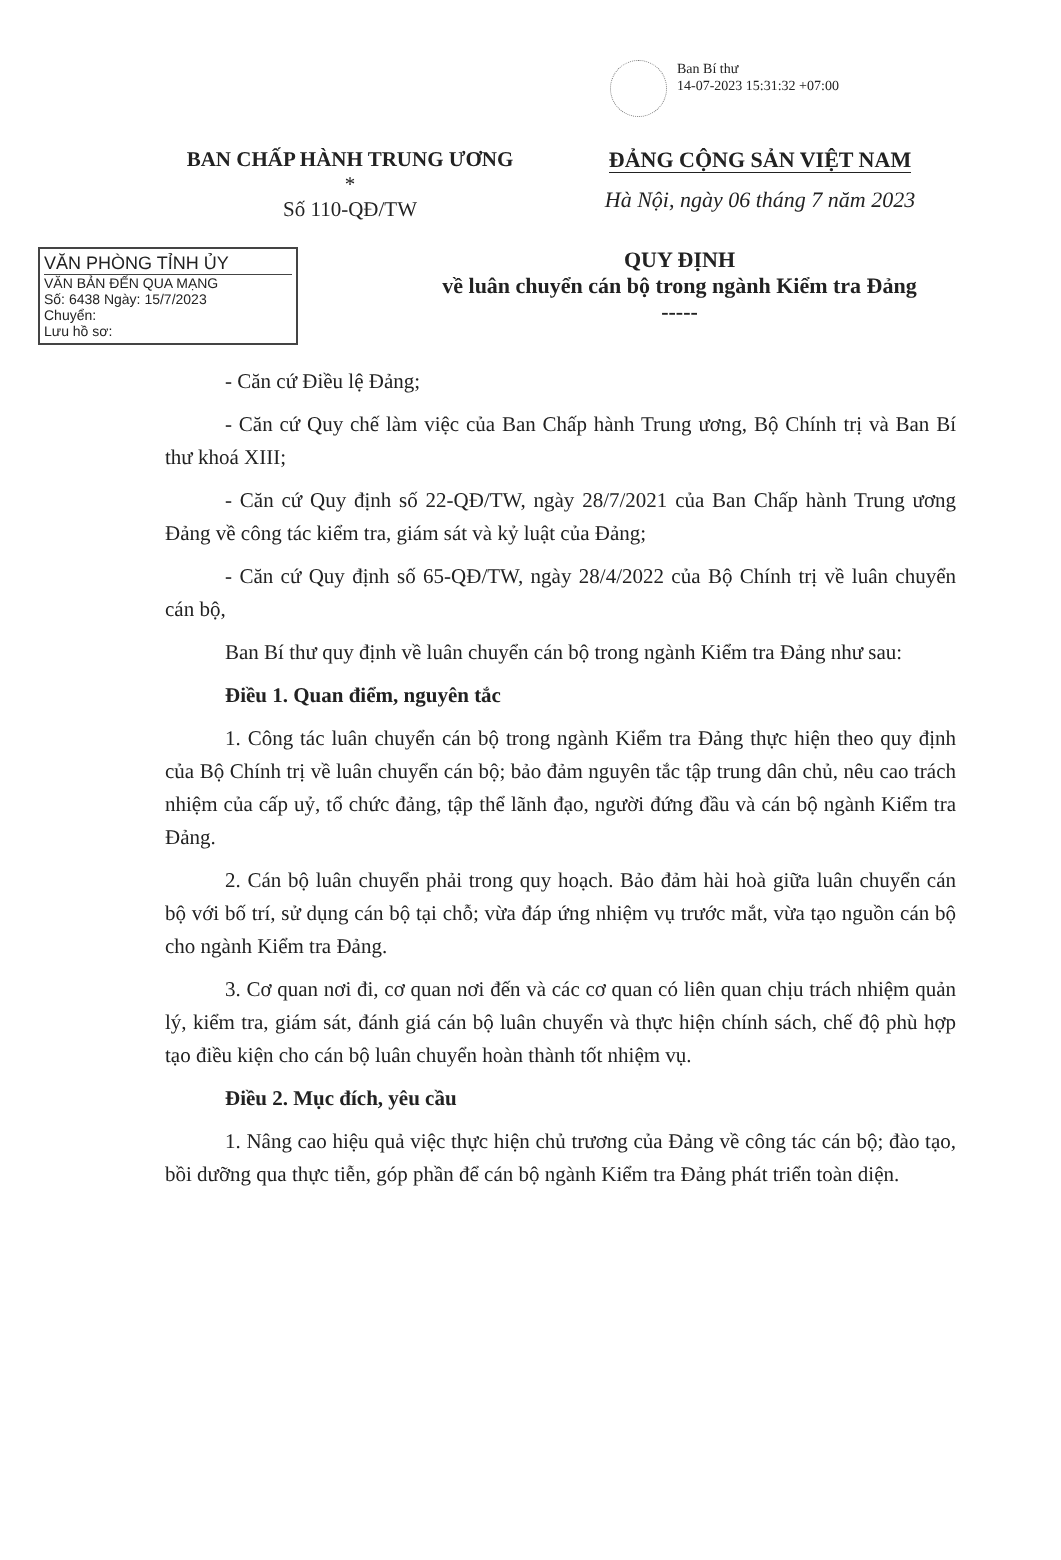Ban Bí thư
14-07-2023 15:31:32 +07:00
BAN CHẤP HÀNH TRUNG ƯƠNG
*
Số 110-QĐ/TW
ĐẢNG CỘNG SẢN VIỆT NAM
Hà Nội, ngày 06 tháng 7 năm 2023
VĂN PHÒNG TỈNH ỦY
VĂN BẢN ĐẾN QUA MẠNG
Số: 6438 Ngày: 15/7/2023
Chuyển:
Lưu hồ sơ:
QUY ĐỊNH
về luân chuyển cán bộ trong ngành Kiểm tra Đảng
-----
- Căn cứ Điều lệ Đảng;
- Căn cứ Quy chế làm việc của Ban Chấp hành Trung ương, Bộ Chính trị và Ban Bí thư khoá XIII;
- Căn cứ Quy định số 22-QĐ/TW, ngày 28/7/2021 của Ban Chấp hành Trung ương Đảng về công tác kiểm tra, giám sát và kỷ luật của Đảng;
- Căn cứ Quy định số 65-QĐ/TW, ngày 28/4/2022 của Bộ Chính trị về luân chuyển cán bộ,
Ban Bí thư quy định về luân chuyển cán bộ trong ngành Kiểm tra Đảng như sau:
Điều 1. Quan điểm, nguyên tắc
1. Công tác luân chuyển cán bộ trong ngành Kiểm tra Đảng thực hiện theo quy định của Bộ Chính trị về luân chuyển cán bộ; bảo đảm nguyên tắc tập trung dân chủ, nêu cao trách nhiệm của cấp uỷ, tổ chức đảng, tập thể lãnh đạo, người đứng đầu và cán bộ ngành Kiểm tra Đảng.
2. Cán bộ luân chuyển phải trong quy hoạch. Bảo đảm hài hoà giữa luân chuyển cán bộ với bố trí, sử dụng cán bộ tại chỗ; vừa đáp ứng nhiệm vụ trước mắt, vừa tạo nguồn cán bộ cho ngành Kiểm tra Đảng.
3. Cơ quan nơi đi, cơ quan nơi đến và các cơ quan có liên quan chịu trách nhiệm quản lý, kiểm tra, giám sát, đánh giá cán bộ luân chuyển và thực hiện chính sách, chế độ phù hợp tạo điều kiện cho cán bộ luân chuyển hoàn thành tốt nhiệm vụ.
Điều 2. Mục đích, yêu cầu
1. Nâng cao hiệu quả việc thực hiện chủ trương của Đảng về công tác cán bộ; đào tạo, bồi dưỡng qua thực tiễn, góp phần để cán bộ ngành Kiểm tra Đảng phát triển toàn diện.